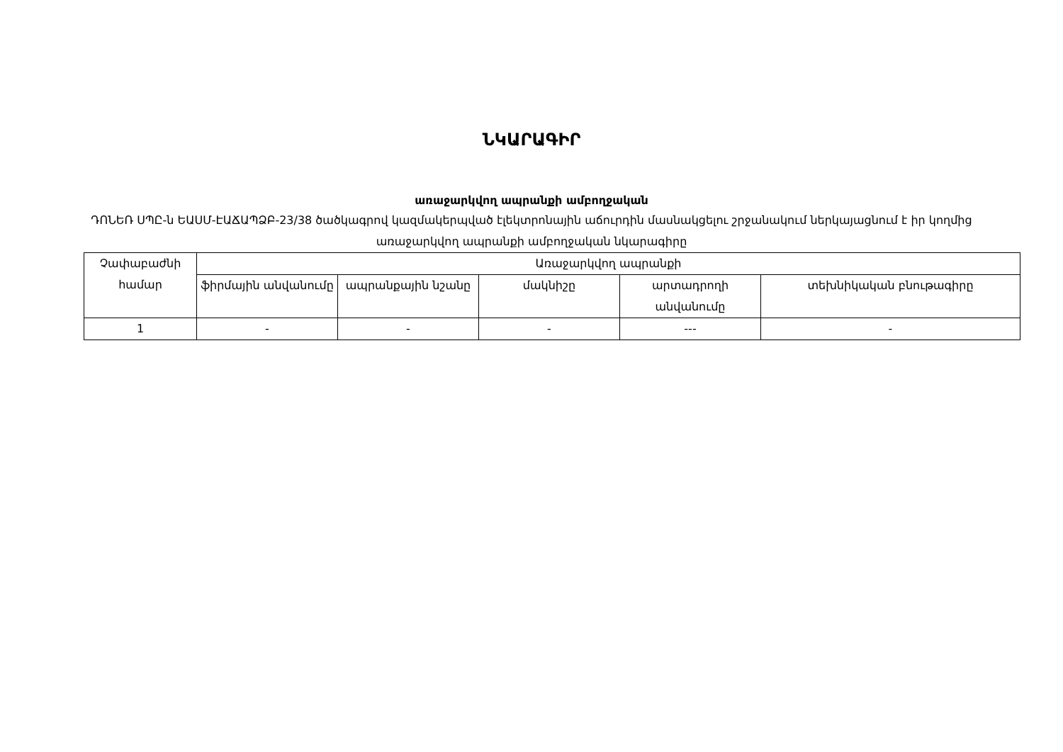ՆԿԱՐԱԳԻՐ
առաջարկվող ապրանքի ամբողջական
ԴՈՆԵՌ ՍՊԸ-ն ԵԱՍՄ-ԷԱՃԱՊՁԲ-23/38 ծածկագրով կազմակերպված էլեկտրոնային աճուրդին մասնակցելու շրջանակում ներկայացնում է իր կողմից առաջարկվող ապրանքի ամբողջական նկարագիրը
| Չափաբաժնի համար | Առաջարկվող ապրանքի | | | | |
| --- | --- | --- | --- | --- | --- |
| | ֆիրմային անվանումը | ապրանքային նշանը | մակնիշը | արտադրողի անվանումը | տեխնիկական բնութագիրը |
| 1 | - | - | - | --- | - |